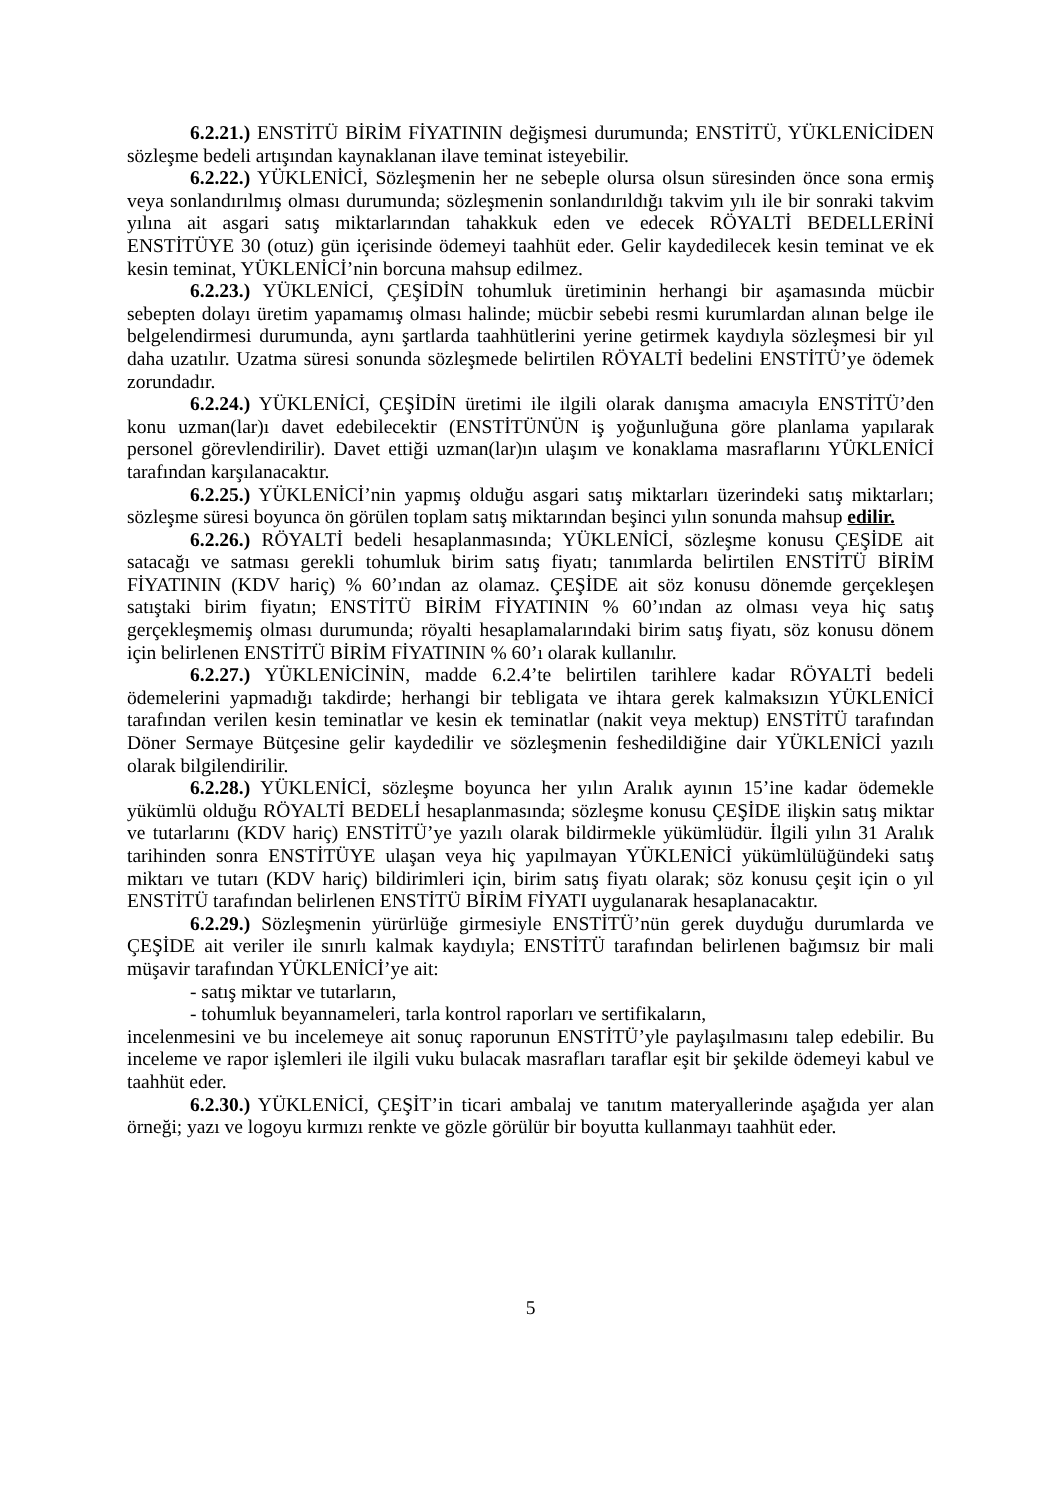6.2.21.) ENSTİTÜ BİRİM FİYATININ değişmesi durumunda; ENSTİTÜ, YÜKLENİCİDEN sözleşme bedeli artışından kaynaklanan ilave teminat isteyebilir.
6.2.22.) YÜKLENİCİ, Sözleşmenin her ne sebeple olursa olsun süresinden önce sona ermiş veya sonlandırılmış olması durumunda; sözleşmenin sonlandırıldığı takvim yılı ile bir sonraki takvim yılına ait asgari satış miktarlarından tahakkuk eden ve edecek RÖYALTİ BEDELLERİNİ ENSTİTÜYE 30 (otuz) gün içerisinde ödemeyi taahhüt eder. Gelir kaydedilecek kesin teminat ve ek kesin teminat, YÜKLENİCİ’nin borcuna mahsup edilmez.
6.2.23.) YÜKLENİCİ, ÇEŞİDİN tohumluk üretiminin herhangi bir aşamasında mücbir sebepten dolayı üretim yapamamış olması halinde; mücbir sebebi resmi kurumlardan alınan belge ile belgelendirmesi durumunda, aynı şartlarda taahhütlerini yerine getirmek kaydıyla sözleşmesi bir yıl daha uzatılır. Uzatma süresi sonunda sözleşmede belirtilen RÖYALTİ bedelini ENSTİTÜ’ye ödemek zorundadır.
6.2.24.) YÜKLENİCİ, ÇEŞİDİN üretimi ile ilgili olarak danışma amacıyla ENSTİTÜ’den konu uzman(lar)ı davet edebilecektir (ENSTİTÜNÜN iş yoğunluğuna göre planlama yapılarak personel görevlendirilir). Davet ettiği uzman(lar)ın ulaşım ve konaklama masraflarını YÜKLENİCİ tarafından karşılanacaktır.
6.2.25.) YÜKLENİCİ’nin yapmış olduğu asgari satış miktarları üzerindeki satış miktarları; sözleşme süresi boyunca ön görülen toplam satış miktarından beşinci yılın sonunda mahsup edilir.
6.2.26.) RÖYALTİ bedeli hesaplanmasında; YÜKLENİCİ, sözleşme konusu ÇEŞİDE ait satacağı ve satması gerekli tohumluk birim satış fiyatı; tanımlarda belirtilen ENSTİTÜ BİRİM FİYATININ (KDV hariç) % 60’ından az olamaz. ÇEŞİDE ait söz konusu dönemde gerçekleşen satıştaki birim fiyatın; ENSTİTÜ BİRİM FİYATININ % 60’ından az olması veya hiç satış gerçekleşmemiş olması durumunda; röyalti hesaplamalarındaki birim satış fiyatı, söz konusu dönem için belirlenen ENSTİTÜ BİRİM FİYATININ % 60’ı olarak kullanılır.
6.2.27.) YÜKLENİCİNİN, madde 6.2.4’te belirtilen tarihlere kadar RÖYALTİ bedeli ödemelerini yapmadığı takdirde; herhangi bir tebligata ve ihtara gerek kalmaksızın YÜKLENİCİ tarafından verilen kesin teminatlar ve kesin ek teminatlar (nakit veya mektup) ENSTİTÜ tarafından Döner Sermaye Bütçesine gelir kaydedilir ve sözleşmenin feshedildiğine dair YÜKLENİCİ yazılı olarak bilgilendirilir.
6.2.28.) YÜKLENİCİ, sözleşme boyunca her yılın Aralık ayının 15’ine kadar ödemekle yükümlü olduğu RÖYALTİ BEDELİ hesaplanmasında; sözleşme konusu ÇEŞİDE ilişkin satış miktar ve tutarlarını (KDV hariç) ENSTİTÜ’ye yazılı olarak bildirmekle yükümlüdür. İlgili yılın 31 Aralık tarihinden sonra ENSTİTÜYE ulaşan veya hiç yapılmayan YÜKLENİCİ yükümlülüğündeki satış miktarı ve tutarı (KDV hariç) bildirimleri için, birim satış fiyatı olarak; söz konusu çeşit için o yıl ENSTİTÜ tarafından belirlenen ENSTİTÜ BİRİM FİYATI uygulanarak hesaplanacaktır.
6.2.29.) Sözleşmenin yürürlüğe girmesiyle ENSTİTÜ’nün gerek duyduğu durumlarda ve ÇEŞİDE ait veriler ile sınırlı kalmak kaydıyla; ENSTİTÜ tarafından belirlenen bağımsız bir mali müşavir tarafından YÜKLENİCİ’ye ait:
- satış miktar ve tutarların,
- tohumluk beyannameleri, tarla kontrol raporları ve sertifikaların,
incelenmesini ve bu incelemeye ait sonuç raporunun ENSTİTÜ’yle paylaşılmasını talep edebilir. Bu inceleme ve rapor işlemleri ile ilgili vuku bulacak masrafları taraflar eşit bir şekilde ödemeyi kabul ve taahhüt eder.
6.2.30.) YÜKLENİCİ, ÇEŞİT’in ticari ambalaj ve tanıtım materyallerinde aşağıda yer alan örneği; yazı ve logoyu kırmızı renkte ve gözle görülür bir boyutta kullanmayı taahhüt eder.
5